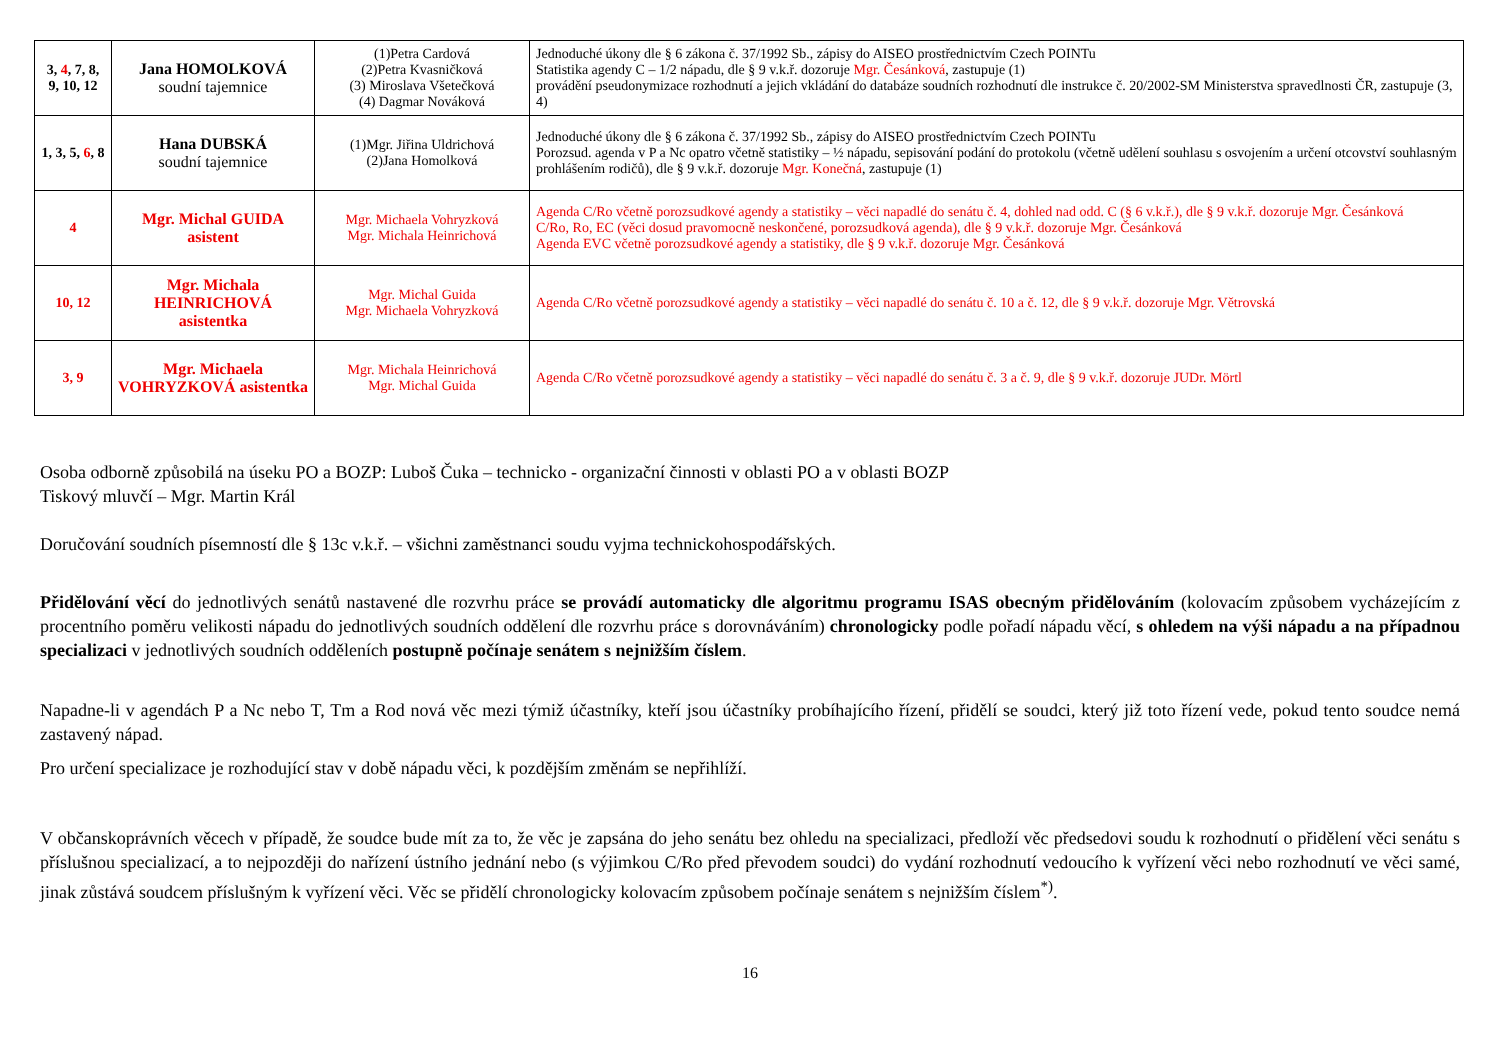| 3, 4 , 7, 8, 9, 10, 12 | Jana HOMOLKOVÁ soudní tajemnice | (1)Petra Cardová (2)Petra Kvasničková (3) Miroslava Všetečková (4) Dagmar Nováková | Jednoduché úkony dle § 6 zákona č. 37/1992 Sb., zápisy do AISEO prostřednictvím Czech POINTu Statistika agendy C – 1/2 nápadu, dle § 9 v.k.ř. dozoruje Mgr. Česánková , zastupuje (1) provádění pseudonymizace rozhodnutí a jejich vkládání do databáze soudních rozhodnutí dle instrukce č. 20/2002-SM Ministerstva spravedlnosti ČR, zastupuje (3, 4) |
| 1, 3, 5, 6 , 8 | Hana DUBSKÁ soudní tajemnice | (1)Mgr. Jiřina Uldrichová (2)Jana Homolková | Jednoduché úkony dle § 6 zákona č. 37/1992 Sb., zápisy do AISEO prostřednictvím Czech POINTu Porozsud. agenda v P a Nc opatro včetně statistiky – ½ nápadu, sepisování podání do protokolu (včetně udělení souhlasu s osvojením a určení otcovství souhlasným prohlášením rodičů), dle § 9 v.k.ř. dozoruje Mgr. Konečná , zastupuje (1) |
| 4 | Mgr. Michal GUIDA asistent | Mgr. Michaela Vohryzková Mgr. Michala Heinrichová | Agenda C/Ro včetně porozsudkové agendy a statistiky – věci napadlé do senátu č. 4, dohled nad odd. C (§ 6 v.k.ř.), dle § 9 v.k.ř. dozoruje Mgr. Česánková C/Ro, Ro, EC (věci dosud pravomocně neskončené, porozsudková agenda), dle § 9 v.k.ř. dozoruje Mgr. Česánková Agenda EVC včetně porozsudkové agendy a statistiky, dle § 9 v.k.ř. dozoruje Mgr. Česánková |
| 10, 12 | Mgr. Michala HEINRICHOVÁ asistentka | Mgr. Michal Guida Mgr. Michaela Vohryzková | Agenda C/Ro včetně porozsudkové agendy a statistiky – věci napadlé do senátu č. 10 a č. 12, dle § 9 v.k.ř. dozoruje Mgr. Větrovská |
| 3, 9 | Mgr. Michaela VOHRYZKOVÁ asistentka | Mgr. Michala Heinrichová Mgr. Michal Guida | Agenda C/Ro včetně porozsudkové agendy a statistiky – věci napadlé do senátu č. 3 a č. 9, dle § 9 v.k.ř. dozoruje JUDr. Mörtl |
Osoba odborně způsobilá na úseku PO a BOZP: Luboš Čuka – technicko - organizační činnosti v oblasti PO a v oblasti BOZP
Tiskový mluvčí – Mgr. Martin Král
Doručování soudních písemností dle § 13c v.k.ř. – všichni zaměstnanci soudu vyjma technickohospodářských.
Přidělování věcí do jednotlivých senátů nastavené dle rozvrhu práce se provádí automaticky dle algoritmu programu ISAS obecným přidělováním (kolovacím způsobem vycházejícím z procentního poměru velikosti nápadu do jednotlivých soudních oddělení dle rozvrhu práce s dorovnáváním) chronologicky podle pořadí nápadu věcí, s ohledem na výši nápadu a na případnou specializaci v jednotlivých soudních odděleních postupně počínaje senátem s nejnižším číslem.
Napadne-li v agendách P a Nc nebo T, Tm a Rod nová věc mezi týmiž účastníky, kteří jsou účastníky probíhajícího řízení, přidělí se soudci, který již toto řízení vede, pokud tento soudce nemá zastavený nápad.
Pro určení specializace je rozhodující stav v době nápadu věci, k pozdějším změnám se nepřihlíží.
V občanskoprávních věcech v případě, že soudce bude mít za to, že věc je zapsána do jeho senátu bez ohledu na specializaci, předloží věc předsedovi soudu k rozhodnutí o přidělení věci senátu s příslušnou specializací, a to nejpozději do nařízení ústního jednání nebo (s výjimkou C/Ro před převodem soudci) do vydání rozhodnutí vedoucího k vyřízení věci nebo rozhodnutí ve věci samé, jinak zůstává soudcem příslušným k vyřízení věci. Věc se přidělí chronologicky kolovacím způsobem počínaje senátem s nejnižším číslem<sup>*)</sup>.
16